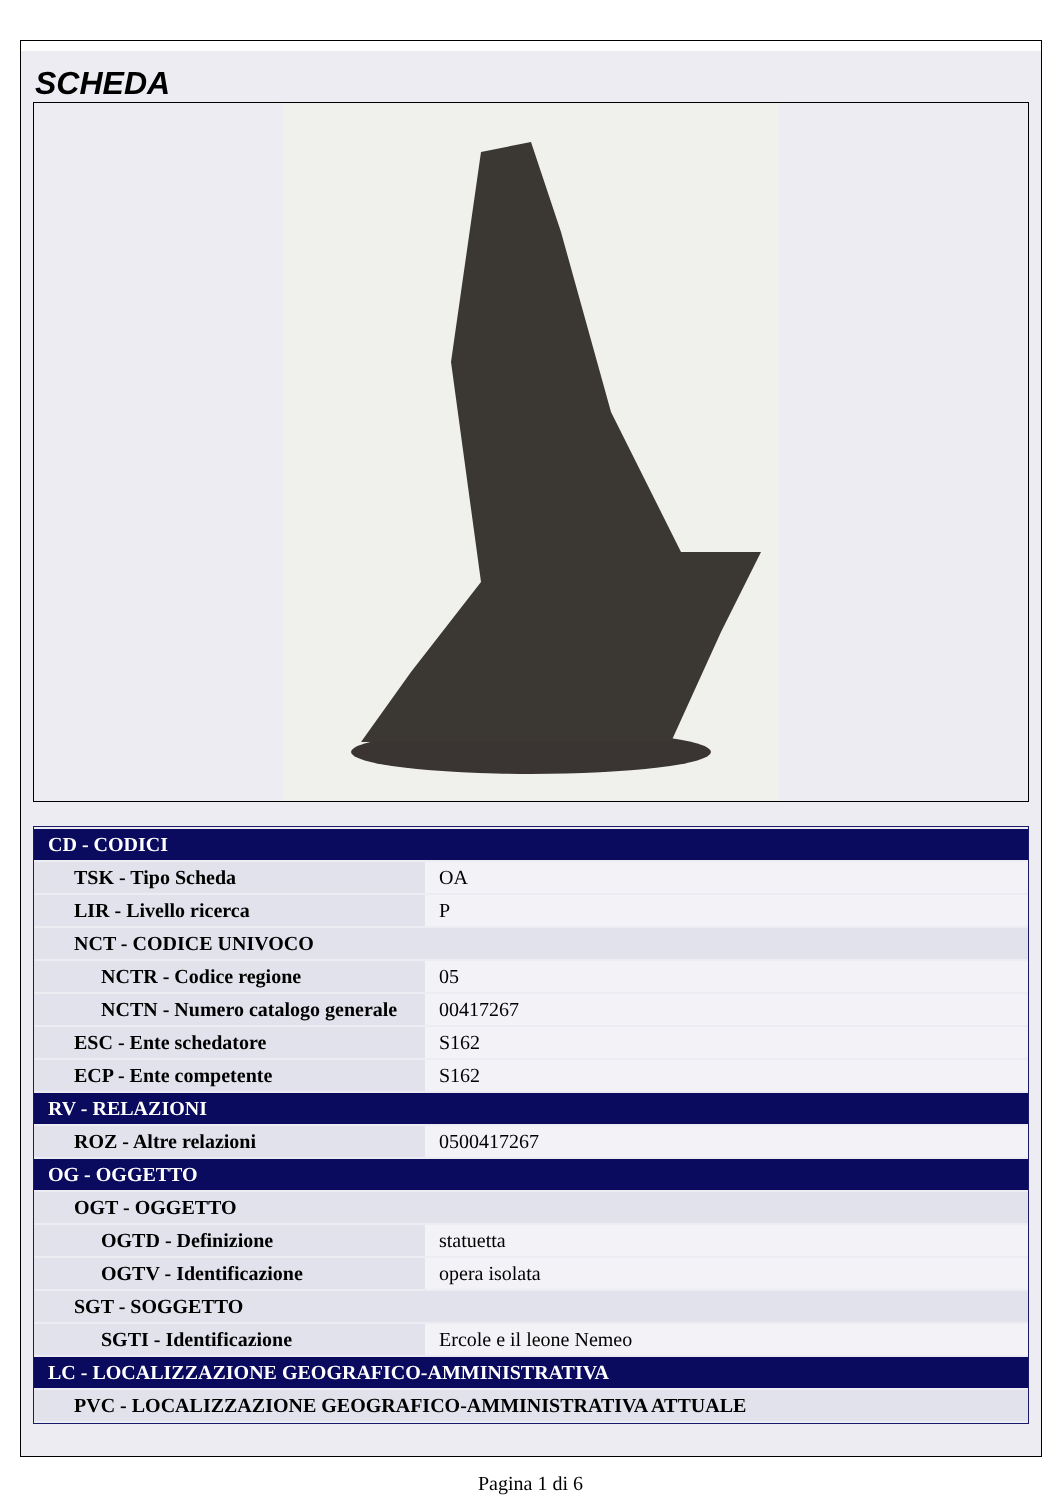SCHEDA
| CD - CODICI | |
| TSK - Tipo Scheda | OA |
| LIR - Livello ricerca | P |
| NCT - CODICE UNIVOCO | |
| NCTR - Codice regione | 05 |
| NCTN - Numero catalogo generale | 00417267 |
| ESC - Ente schedatore | S162 |
| ECP - Ente competente | S162 |
| RV - RELAZIONI | |
| ROZ - Altre relazioni | 0500417267 |
| OG - OGGETTO | |
| OGT - OGGETTO | |
| OGTD - Definizione | statuetta |
| OGTV - Identificazione | opera isolata |
| SGT - SOGGETTO | |
| SGTI - Identificazione | Ercole e il leone Nemeo |
| LC - LOCALIZZAZIONE GEOGRAFICO-AMMINISTRATIVA | |
| PVC - LOCALIZZAZIONE GEOGRAFICO-AMMINISTRATIVA ATTUALE | |
Pagina 1 di 6